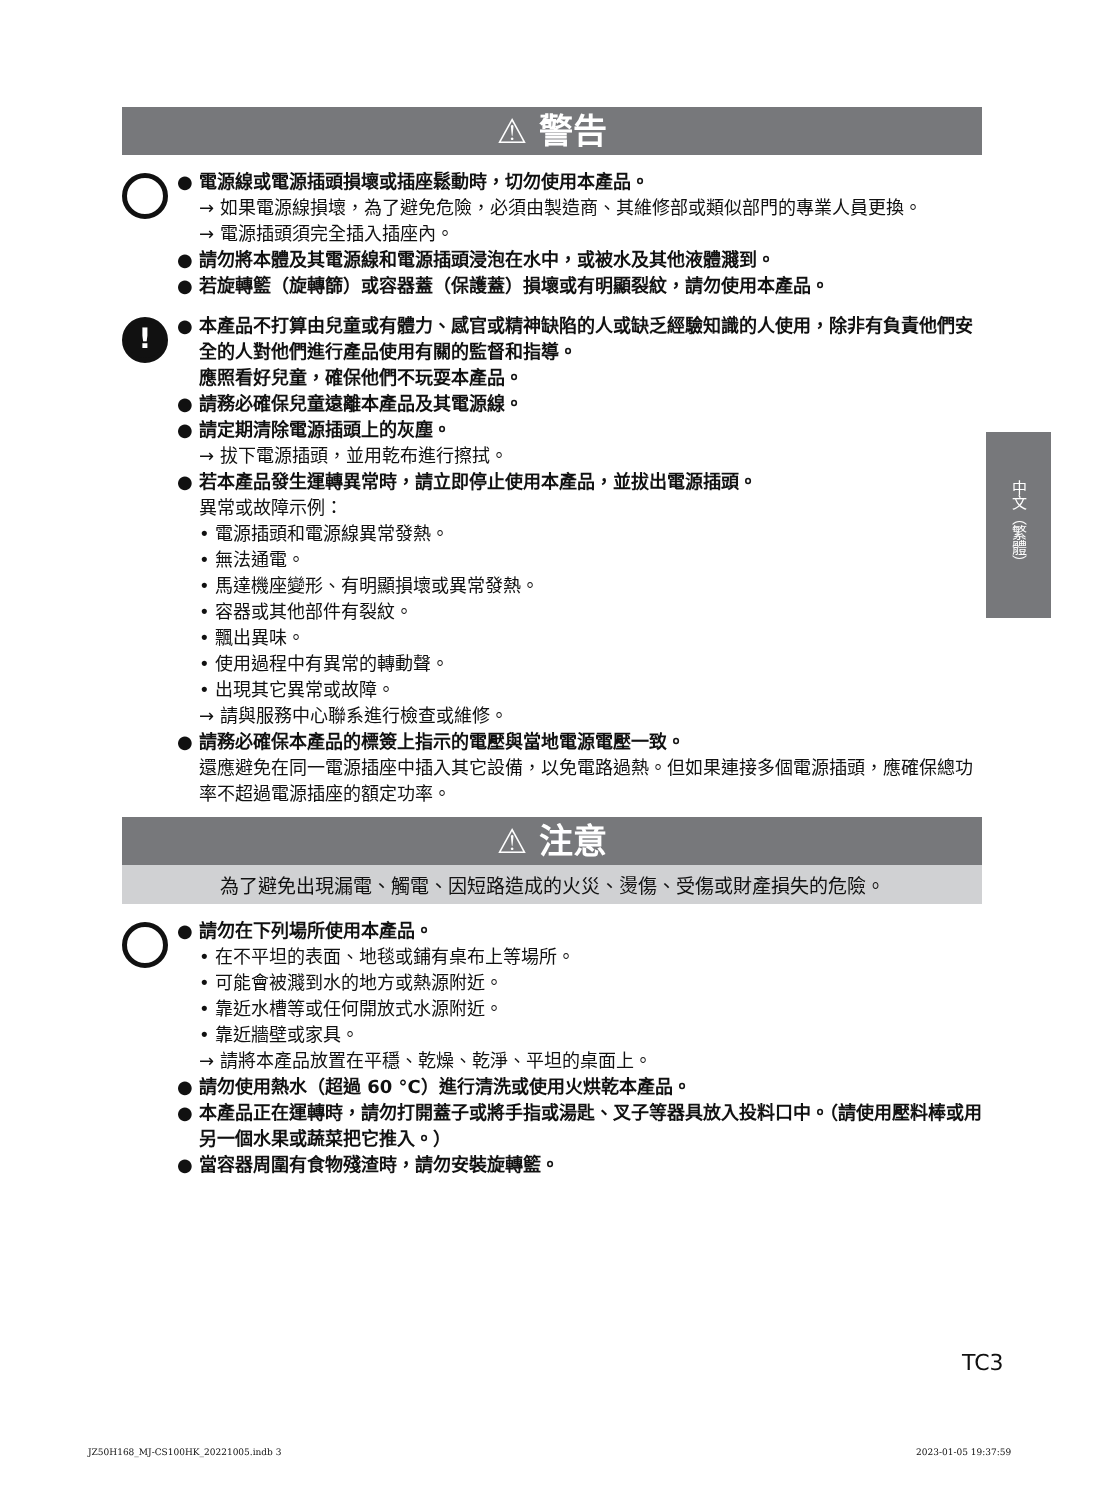⚠ 警告
● 電源線或電源插頭損壞或插座鬆動時，切勿使用本產品。
→ 如果電源線損壞，為了避免危險，必須由製造商、其維修部或類似部門的專業人員更換。
→ 電源插頭須完全插入插座內。
● 請勿將本體及其電源線和電源插頭浸泡在水中，或被水及其他液體濺到。
● 若旋轉籃（旋轉篩）或容器蓋（保護蓋）損壞或有明顯裂紋，請勿使用本產品。
!
● 本產品不打算由兒童或有體力、感官或精神缺陷的人或缺乏經驗知識的人使用，除非有負責他們安全的人對他們進行產品使用有關的監督和指導。
應照看好兒童，確保他們不玩耍本產品。
● 請務必確保兒童遠離本產品及其電源線。
● 請定期清除電源插頭上的灰塵。
→ 拔下電源插頭，並用乾布進行擦拭。
● 若本產品發生運轉異常時，請立即停止使用本產品，並拔出電源插頭。
異常或故障示例：
• 電源插頭和電源線異常發熱。
• 無法通電。
• 馬達機座變形、有明顯損壞或異常發熱。
• 容器或其他部件有裂紋。
• 飄出異味。
• 使用過程中有異常的轉動聲。
• 出現其它異常或故障。
→ 請與服務中心聯系進行檢查或維修。
● 請務必確保本產品的標簽上指示的電壓與當地電源電壓一致。
還應避免在同一電源插座中插入其它設備，以免電路過熱。但如果連接多個電源插頭，應確保總功率不超過電源插座的額定功率。
⚠ 注意
為了避免出現漏電、觸電、因短路造成的火災、燙傷、受傷或財產損失的危險。
● 請勿在下列場所使用本產品。
• 在不平坦的表面、地毯或鋪有桌布上等場所。
• 可能會被濺到水的地方或熱源附近。
• 靠近水槽等或任何開放式水源附近。
• 靠近牆壁或家具。
→ 請將本產品放置在平穩、乾燥、乾淨、平坦的桌面上。
● 請勿使用熱水（超過 60 °C）進行清洗或使用火烘乾本產品。
● 本產品正在運轉時，請勿打開蓋子或將手指或湯匙、叉子等器具放入投料口中。（請使用壓料棒或用另一個水果或蔬菜把它推入。）
● 當容器周圍有食物殘渣時，請勿安裝旋轉籃。
中文（繁體）
TC3
JZ50H168_MJ-CS100HK_20221005.indb 3
2023-01-05 19:37:59